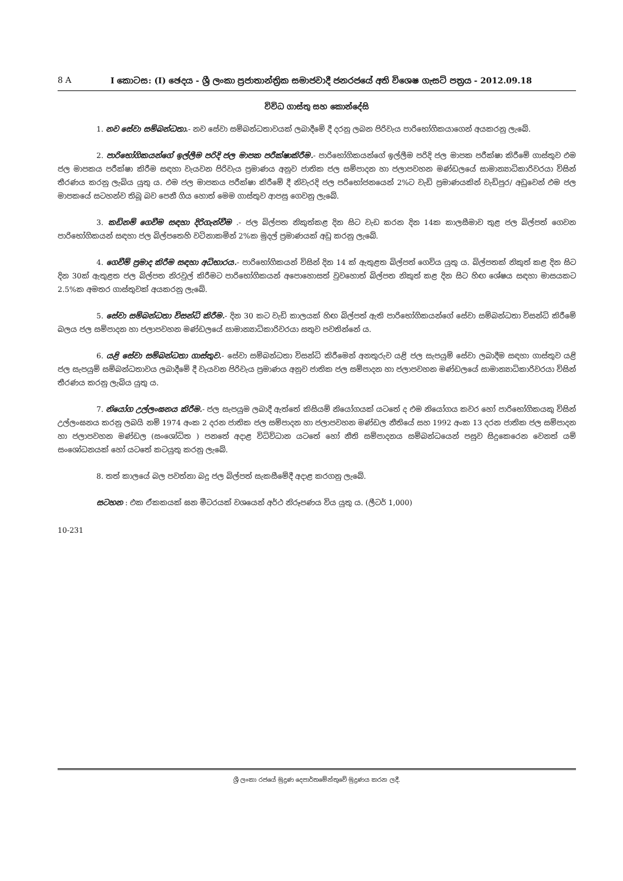8 A I කොටස: (I) ඡෙදය - ශ්‍රී ලංකා ප්‍රජාතාන්ත්‍රික සමාජවාදී ජනරජයේ අති විශෙෂ ගැසට් පත්‍රය - 2012.09.18
විවිධ ගාස්තු සහ කොන්දේසි
1. නව සේවා සම්බන්ධතා.- නව සේවා සම්බන්ධතාවයක් ලබාදීමේ දී දරනු ලබන පිරිවැය පාරිභෝගිකයාගෙන් අයකරනු ලැබේ.
2. පාරිභෝගිකයන්ගේ ඉල්ලීම පරිදි ජල මාපක පරීක්ෂාකිරීම.- පාරිභෝගිකයන්ගේ ඉල්ලීම පරිදි ජල මාපක පරීක්ෂා කිරීමේ ගාස්තුව එම ජල මාපකය පරීක්ෂා කිරීම සඳහා වැයවන පිරිවැය ප්‍රමාණය අනුව ජාතික ජල සම්පාදන හා ජලාපවහන මණ්ඩලයේ සාමාන්‍යාධිකාරිවරයා විසින් තීරණය කරනු ලැබිය යුතු ය. එම ජල මාපකය පරීක්ෂා කිරීමේ දී නිවැරදි ජල පරිභෝජනයෙන් 2%ට වැඩි ප්‍රමාණයකින් වැඩිපුර/ අඩුවෙන් එම ජල මාපකයේ සටහන්ව තිබූ බව පෙනී ගිය හොත් මෙම ගාස්තුව ආපසු ගෙවනු ලැබේ.
3. කඩිනම් ගෙවීම සඳහා දිරිගැන්වීම .- ජල බිල්පත නිකුත්කළ දින සිට වැඩ කරන දින 14ක කාලසීමාව තුළ ජල බිල්පත් ගෙවන පාරිභෝගිකයන් සඳහා ජල බිල්පතෙහි වටිනාකමින් 2%ක මුදල් ප්‍රමාණයක් අඩු කරනු ලැබේ.
4. ගෙවීම් ප්‍රමාද කිරීම සඳහා අධිභාරය.- පාරිභෝගිකයන් විසින් දින 14 ක් ඇතුළත බිල්පත් ගෙවිය යුතු ය. බිල්පතක් නිකුත් කළ දින සිට දින 30ක් ඇතුළත ජල බිල්පත නිරවුල් කිරීමට පාරිභෝගිකයන් අපොහොසත් වුවහොත් බිල්පත නිකුත් කළ දින සිට හිඟ ශේෂය සඳහා මාසයකට 2.5%ක අමතර ගාස්තුවක් අයකරනු ලැබේ.
5. සේවා සම්බන්ධතා විසන්ධි කිරීම.- දින 30 කට වැඩි කාලයක් හිඟ බිල්පත් ඇති පාරිභෝගිකයන්ගේ සේවා සම්බන්ධතා විසන්ධි කිරීමේ බලය ජල සම්පාදන හා ජලාපවහන මණ්ඩලයේ සාමාන්‍යාධිකාරිවරයා සතුව පවතින්නේ ය.
6. යළි සේවා සම්බන්ධතා ගාස්තුව.- සේවා සම්බන්ධතා විසන්ධි කිරීමෙන් අනතුරුව යළි ජල සැපයුම් සේවා ලබාදීම සඳහා ගාස්තුව යළි ජල සැපයුම් සම්බන්ධතාවය ලබාදීමේ දී වැයවන පිරිවැය ප්‍රමාණය අනුව ජාතික ජල සම්පාදන හා ජලාපවහන මණ්ඩලයේ සාමාන්‍යාධිකාරිවරයා විසින් තීරණය කරනු ලැබිය යුතු ය.
7. නියෝග උල්ලංඝනය කිරීම.- ජල සැපයුම ලබාදී ඇත්තේ කිසියම් නියෝගයක් යටතේ ද එම නියෝගය කවර හෝ පාරිභෝගිකයකු විසින් උල්ලංඝනය කරනු ලබයි නම් 1974 අංක 2 දරන ජාතික ජල සම්පාදන හා ජලාපවහන මණ්ඩල නීතියේ සහ 1992 අංක 13 දරන ජාතික ජල සම්පාදන හා ජලාපවහන මණ්ඩල (සංශෝධිත ) පනතේ අදාළ විධිවිධාන යටතේ හෝ නීති සම්පාදනය සම්බන්ධයෙන් පසුව සිදුකෙරෙන වෙනත් යම් සංශෝධනයක් හෝ යටතේ කටයුතු කරනු ලැබේ.
8. තත් කාලයේ බල පවත්නා බදු ජල බිල්පත් සැකසීමේදී අදාළ කරගනු ලැබේ.
සටහන : එක ඒකකයක් ඝන මීටරයක් වශයෙන් අර්ථ නිරූපණය විය යුතු ය. (ලීටර් 1,000)
10-231
ශ්‍රී ලංකා රජයේ මුද්‍රණ දෙපාර්තමේන්තුවේ මුද්‍රණය කරන ලදී.